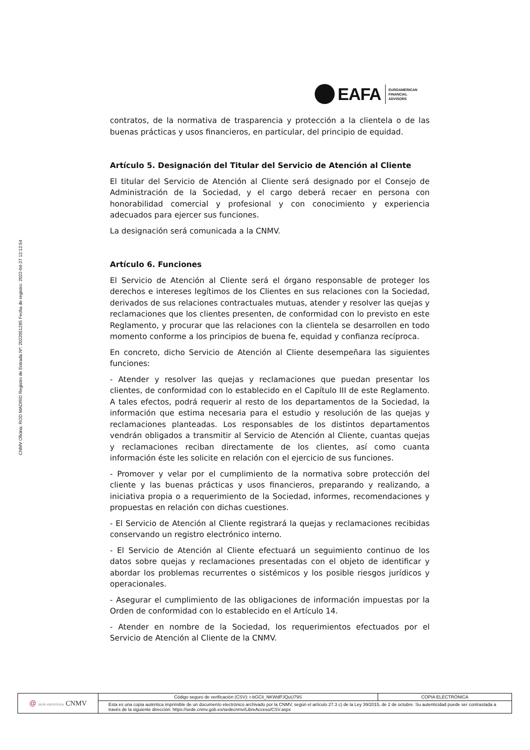CNMV Oficina: ROD MADRID Registro de Entrada Nº: 2022051285 Fecha de registro: 2022-04-27 12:12:54
EAFA
EUROAMERICAN
FINANCIAL
ADVISORS
contratos, de la normativa de trasparencia y protección a la clientela o de las buenas prácticas y usos financieros, en particular, del principio de equidad.
Artículo 5. Designación del Titular del Servicio de Atención al Cliente
El titular del Servicio de Atención al Cliente será designado por el Consejo de Administración de la Sociedad, y el cargo deberá recaer en persona con honorabilidad comercial y profesional y con conocimiento y experiencia adecuados para ejercer sus funciones.
La designación será comunicada a la CNMV.
Artículo 6. Funciones
El Servicio de Atención al Cliente será el órgano responsable de proteger los derechos e intereses legítimos de los Clientes en sus relaciones con la Sociedad, derivados de sus relaciones contractuales mutuas, atender y resolver las quejas y reclamaciones que los clientes presenten, de conformidad con lo previsto en este Reglamento, y procurar que las relaciones con la clientela se desarrollen en todo momento conforme a los principios de buena fe, equidad y confianza recíproca.
En concreto, dicho Servicio de Atención al Cliente desempeñara las siguientes funciones:
- Atender y resolver las quejas y reclamaciones que puedan presentar los clientes, de conformidad con lo establecido en el Capítulo III de este Reglamento. A tales efectos, podrá requerir al resto de los departamentos de la Sociedad, la información que estima necesaria para el estudio y resolución de las quejas y reclamaciones planteadas. Los responsables de los distintos departamentos vendrán obligados a transmitir al Servicio de Atención al Cliente, cuantas quejas y reclamaciones reciban directamente de los clientes, así como cuanta información éste les solicite en relación con el ejercicio de sus funciones.
- Promover y velar por el cumplimiento de la normativa sobre protección del cliente y las buenas prácticas y usos financieros, preparando y realizando, a iniciativa propia o a requerimiento de la Sociedad, informes, recomendaciones y propuestas en relación con dichas cuestiones.
- El Servicio de Atención al Cliente registrará la quejas y reclamaciones recibidas conservando un registro electrónico interno.
- El Servicio de Atención al Cliente efectuará un seguimiento continuo de los datos sobre quejas y reclamaciones presentadas con el objeto de identificar y abordar los problemas recurrentes o sistémicos y los posible riesgos jurídicos y operacionales.
- Asegurar el cumplimiento de las obligaciones de información impuestas por la Orden de conformidad con lo establecido en el Artículo 14.
- Atender en nombre de la Sociedad, los requerimientos efectuados por el Servicio de Atención al Cliente de la CNMV.
| @ sede electrónica CNMV | Código seguro de verificación (CSV): r-bGCIi_NKWdPJQuU79S | COPIA ELECTRÓNICA |
| | Esta es una copia auténtica imprimible de un documento electrónico archivado por la CNMV, según el artículo 27.3 c) de la Ley 39/2015, de 2 de octubre. Su autenticidad puede ser contrastada a través de la siguiente dirección: https://sede.cnmv.gob.es/sedecnmv/LibreAcceso/CSV.aspx | |